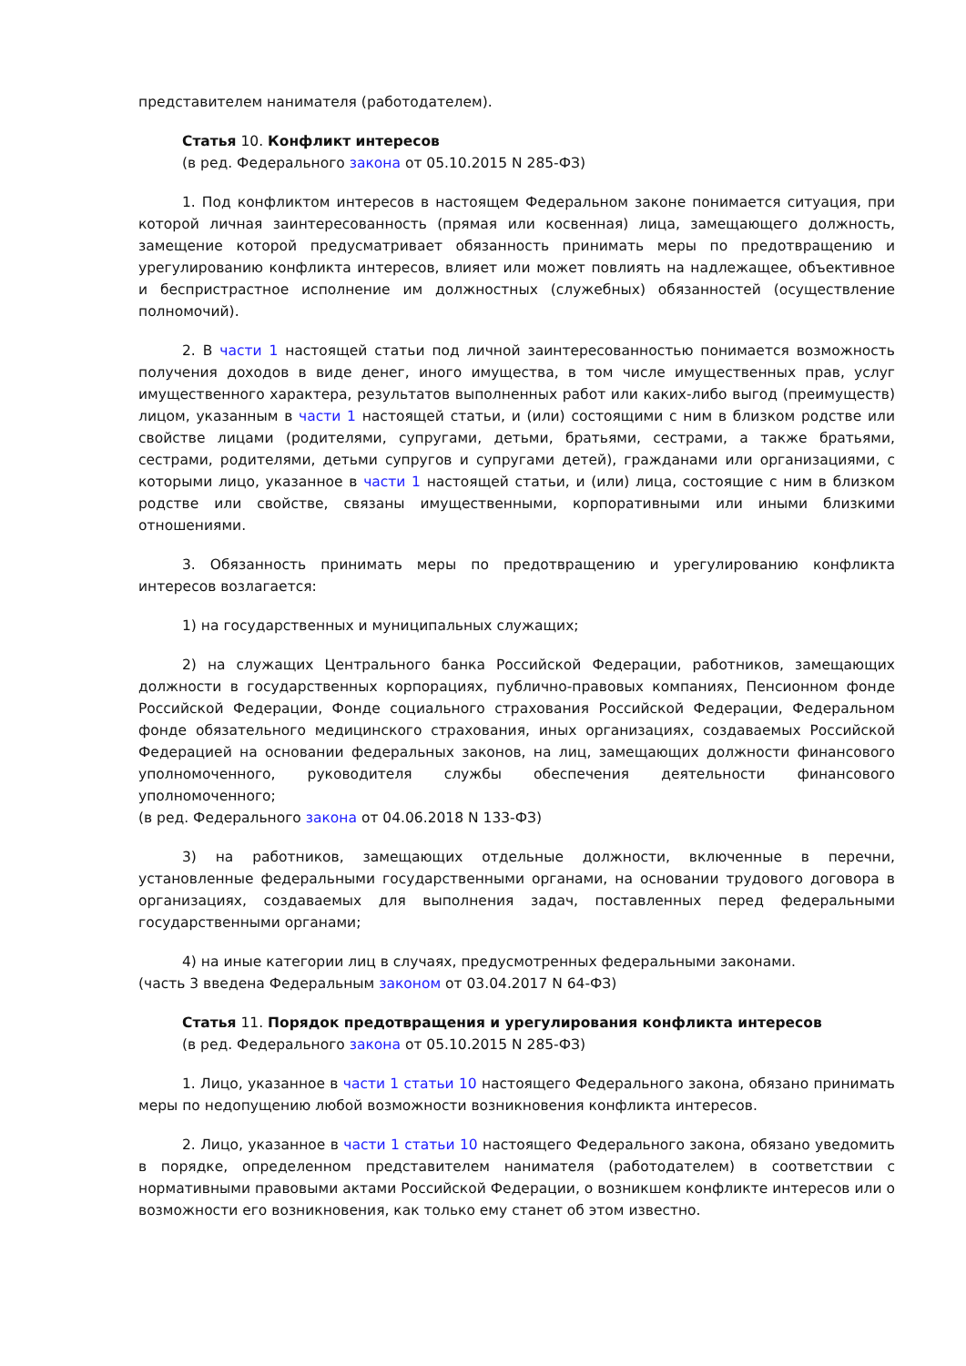представителем нанимателя (работодателем).
Статья 10. Конфликт интересов
(в ред. Федерального закона от 05.10.2015 N 285-ФЗ)
1. Под конфликтом интересов в настоящем Федеральном законе понимается ситуация, при которой личная заинтересованность (прямая или косвенная) лица, замещающего должность, замещение которой предусматривает обязанность принимать меры по предотвращению и урегулированию конфликта интересов, влияет или может повлиять на надлежащее, объективное и беспристрастное исполнение им должностных (служебных) обязанностей (осуществление полномочий).
2. В части 1 настоящей статьи под личной заинтересованностью понимается возможность получения доходов в виде денег, иного имущества, в том числе имущественных прав, услуг имущественного характера, результатов выполненных работ или каких-либо выгод (преимуществ) лицом, указанным в части 1 настоящей статьи, и (или) состоящими с ним в близком родстве или свойстве лицами (родителями, супругами, детьми, братьями, сестрами, а также братьями, сестрами, родителями, детьми супругов и супругами детей), гражданами или организациями, с которыми лицо, указанное в части 1 настоящей статьи, и (или) лица, состоящие с ним в близком родстве или свойстве, связаны имущественными, корпоративными или иными близкими отношениями.
3. Обязанность принимать меры по предотвращению и урегулированию конфликта интересов возлагается:
1) на государственных и муниципальных служащих;
2) на служащих Центрального банка Российской Федерации, работников, замещающих должности в государственных корпорациях, публично-правовых компаниях, Пенсионном фонде Российской Федерации, Фонде социального страхования Российской Федерации, Федеральном фонде обязательного медицинского страхования, иных организациях, создаваемых Российской Федерацией на основании федеральных законов, на лиц, замещающих должности финансового уполномоченного, руководителя службы обеспечения деятельности финансового уполномоченного;
(в ред. Федерального закона от 04.06.2018 N 133-ФЗ)
3) на работников, замещающих отдельные должности, включенные в перечни, установленные федеральными государственными органами, на основании трудового договора в организациях, создаваемых для выполнения задач, поставленных перед федеральными государственными органами;
4) на иные категории лиц в случаях, предусмотренных федеральными законами.
(часть 3 введена Федеральным законом от 03.04.2017 N 64-ФЗ)
Статья 11. Порядок предотвращения и урегулирования конфликта интересов
(в ред. Федерального закона от 05.10.2015 N 285-ФЗ)
1. Лицо, указанное в части 1 статьи 10 настоящего Федерального закона, обязано принимать меры по недопущению любой возможности возникновения конфликта интересов.
2. Лицо, указанное в части 1 статьи 10 настоящего Федерального закона, обязано уведомить в порядке, определенном представителем нанимателя (работодателем) в соответствии с нормативными правовыми актами Российской Федерации, о возникшем конфликте интересов или о возможности его возникновения, как только ему станет об этом известно.